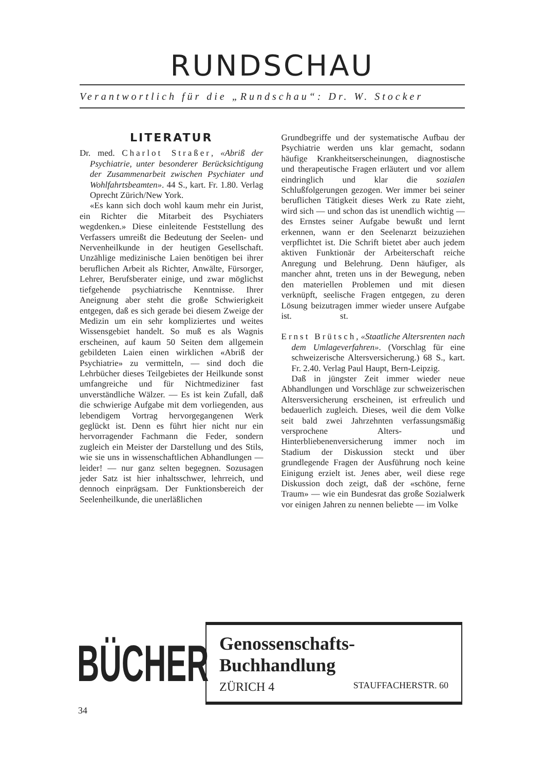RUNDSCHAU
Verantwortlich für die „Rundschau“: Dr. W. Stocker
LITERATUR
Dr. med. Charlot Straßer, «Abriß der Psychiatrie, unter besonderer Berücksichtigung der Zusammenarbeit zwischen Psychiater und Wohlfahrtsbeamten». 44 S., kart. Fr. 1.80. Verlag Oprecht Zürich/New York.
«Es kann sich doch wohl kaum mehr ein Jurist, ein Richter die Mitarbeit des Psychiaters wegdenken.» Diese einleitende Feststellung des Verfassers umreißt die Bedeutung der Seelen- und Nervenheilkunde in der heutigen Gesellschaft. Unzählige medizinische Laien benötigen bei ihrer beruflichen Arbeit als Richter, Anwälte, Fürsorger, Lehrer, Berufsberater einige, und zwar möglichst tiefgehende psychiatrische Kenntnisse. Ihrer Aneignung aber steht die große Schwierigkeit entgegen, daß es sich gerade bei diesem Zweige der Medizin um ein sehr kompliziertes und weites Wissensgebiet handelt. So muß es als Wagnis erscheinen, auf kaum 50 Seiten dem allgemein gebildeten Laien einen wirklichen «Abriß der Psychiatrie» zu vermitteln, — sind doch die Lehrbücher dieses Teilgebietes der Heilkunde sonst umfangreiche und für Nichtmediziner fast unverständliche Wälzer. — Es ist kein Zufall, daß die schwierige Aufgabe mit dem vorliegenden, aus lebendigem Vortrag hervorgegangenen Werk geglückt ist. Denn es führt hier nicht nur ein hervorragender Fachmann die Feder, sondern zugleich ein Meister der Darstellung und des Stils, wie sie uns in wissenschaftlichen Abhandlungen — leider! — nur ganz selten begegnen. Sozusagen jeder Satz ist hier inhaltsschwer, lehrreich, und dennoch einprägsam. Der Funktionsbereich der Seelenheilkunde, die unerläßlichen
Grundbegriffe und der systematische Aufbau der Psychiatrie werden uns klar gemacht, sodann häufige Krankheitserscheinungen, diagnostische und therapeutische Fragen erläutert und vor allem eindringlich und klar die sozialen Schlußfolgerungen gezogen. Wer immer bei seiner beruflichen Tätigkeit dieses Werk zu Rate zieht, wird sich — und schon das ist unendlich wichtig — des Ernstes seiner Aufgabe bewußt und lernt erkennen, wann er den Seelenarzt beizuziehen verpflichtet ist. Die Schrift bietet aber auch jedem aktiven Funktionär der Arbeiterschaft reiche Anregung und Belehrung. Denn häufiger, als mancher ahnt, treten uns in der Bewegung, neben den materiellen Problemen und mit diesen verknüpft, seelische Fragen entgegen, zu deren Lösung beizutragen immer wieder unsere Aufgabe ist. st.
Ernst Brütsch, «Staatliche Altersrenten nach dem Umlageverfahren». (Vorschlag für eine schweizerische Altersversicherung.) 68 S., kart. Fr. 2.40. Verlag Paul Haupt, Bern-Leipzig.
Daß in jüngster Zeit immer wieder neue Abhandlungen und Vorschläge zur schweizerischen Altersversicherung erscheinen, ist erfreulich und bedauerlich zugleich. Dieses, weil die dem Volke seit bald zwei Jahrzehnten verfassungsmäßig versprochene Alters- und Hinterbliebenenversicherung immer noch im Stadium der Diskussion steckt und über grundlegende Fragen der Ausführung noch keine Einigung erzielt ist. Jenes aber, weil diese rege Diskussion doch zeigt, daß der «schöne, ferne Traum» — wie ein Bundesrat das große Sozialwerk vor einigen Jahren zu nennen beliebte — im Volke
BÜCHER
Genossenschafts-Buchhandlung
ZÜRICH 4 STAUFFACHERSTR. 60
34